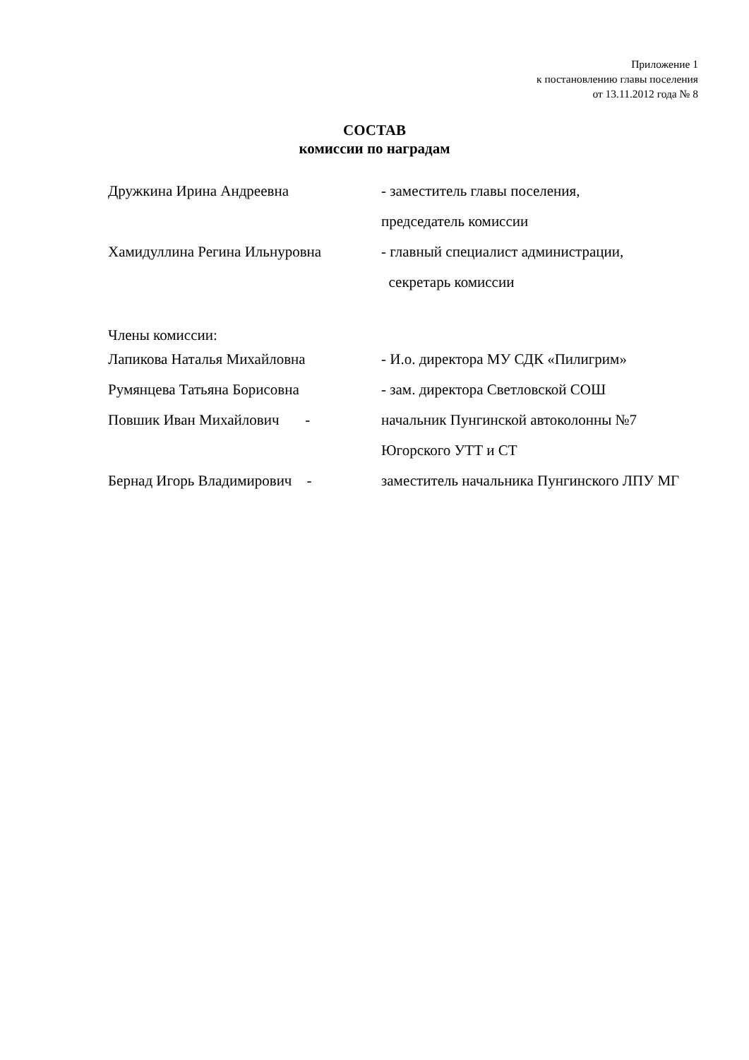Приложение 1
к постановлению главы поселения
от 13.11.2012 года № 8
СОСТАВ
комиссии по наградам
Дружкина Ирина Андреевна - заместитель главы поселения,
председатель комиссии
Хамидуллина Регина Ильнуровна - главный специалист администрации,
секретарь комиссии
Члены комиссии:
Лапикова Наталья Михайловна - И.о. директора МУ СДК «Пилигрим»
Румянцева Татьяна Борисовна - зам. директора Светловской СОШ
Повшик Иван Михайлович - начальник Пунгинской автоколонны №7
Югорского УТТ и СТ
Бернад Игорь Владимирович - заместитель начальника Пунгинского ЛПУ МГ